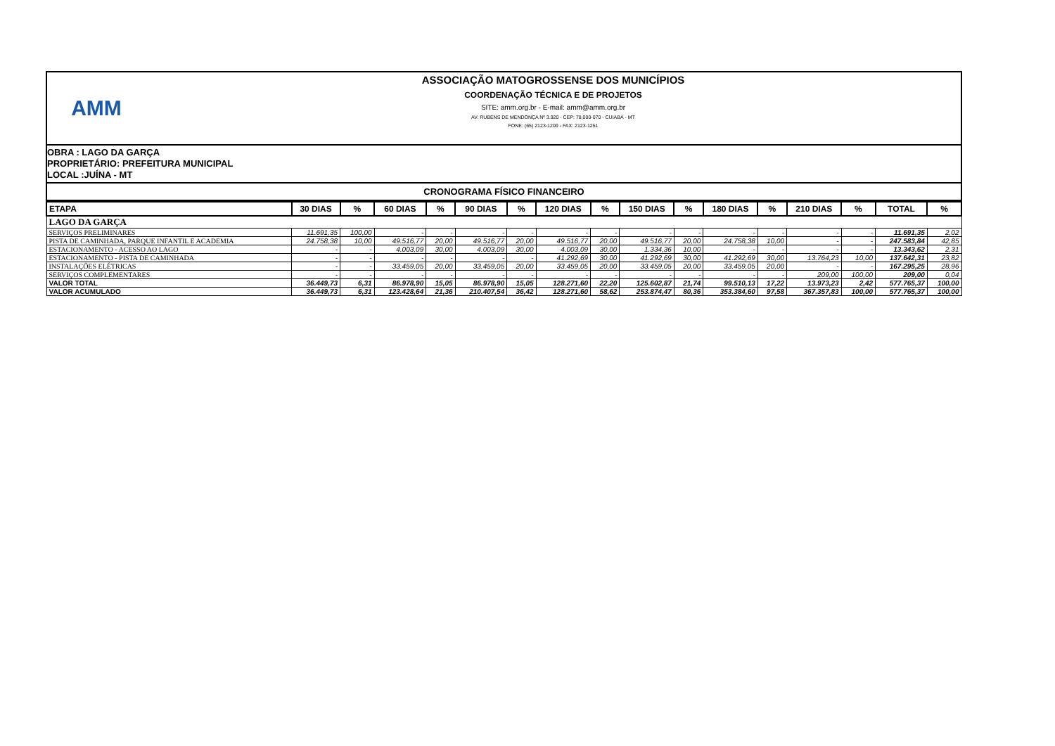AMM
ASSOCIAÇÃO MATOGROSSENSE DOS MUNICÍPIOS
COORDENAÇÃO TÉCNICA E DE PROJETOS
SITE: amm.org.br - E-mail: amm@amm.org.br
AV. RUBENS DE MENDONÇA Nº 3.920 - CEP: 78,000-070 - CUIABÁ - MT
FONE: (65) 2123-1200 - FAX: 2123-1251
OBRA : LAGO DA GARÇA
PROPRIETÁRIO: PREFEITURA MUNICIPAL
LOCAL :JUÍNA - MT
CRONOGRAMA FÍSICO FINANCEIRO
| ETAPA | 30 DIAS | % | 60 DIAS | % | 90 DIAS | % | 120 DIAS | % | 150 DIAS | % | 180 DIAS | % | 210 DIAS | % | TOTAL | % |
| --- | --- | --- | --- | --- | --- | --- | --- | --- | --- | --- | --- | --- | --- | --- | --- | --- |
| LAGO DA GARÇA | | | | | | | | | | | | | | | | |
| SERVIÇOS PRELIMINARES | 11.691,35 | 100,00 | - | - | - | - | - | - | - | - | - | - | - | - | 11.691,35 | 2,02 |
| PISTA DE CAMINHADA, PARQUE INFANTIL E ACADEMIA | 24.758,38 | 10,00 | 49.516,77 | 20,00 | 49.516,77 | 20,00 | 49.516,77 | 20,00 | 49.516,77 | 20,00 | 24.758,38 | 10,00 | - | - | 247.583,84 | 42,85 |
| ESTACIONAMENTO - ACESSO AO LAGO | - | - | 4.003,09 | 30,00 | 4.003,09 | 30,00 | 4.003,09 | 30,00 | 1.334,36 | 10,00 | - | - | - | - | 13.343,62 | 2,31 |
| ESTACIONAMENTO - PISTA DE CAMINHADA | - | - | - | - | - | - | 41.292,69 | 30,00 | 41.292,69 | 30,00 | 41.292,69 | 30,00 | 13.764,23 | 10,00 | 137.642,31 | 23,82 |
| INSTALAÇÕES ELÉTRICAS | - | - | 33.459,05 | 20,00 | 33.459,05 | 20,00 | 33.459,05 | 20,00 | 33.459,05 | 20,00 | 33.459,05 | 20,00 | - | - | 167.295,25 | 28,96 |
| SERVIÇOS COMPLEMENTARES | - | - | - | - | - | - | - | - | - | - | - | - | 209,00 | 100,00 | 209,00 | 0,04 |
| VALOR TOTAL | 36.449,73 | 6,31 | 86.978,90 | 15,05 | 86.978,90 | 15,05 | 128.271,60 | 22,20 | 125.602,87 | 21,74 | 99.510,13 | 17,22 | 13.973,23 | 2,42 | 577.765,37 | 100,00 |
| VALOR ACUMULADO | 36.449,73 | 6,31 | 123.428,64 | 21,36 | 210.407,54 | 36,42 | 128.271,60 | 58,62 | 253.874,47 | 80,36 | 353.384,60 | 97,58 | 367.357,83 | 100,00 | 577.765,37 | 100,00 |